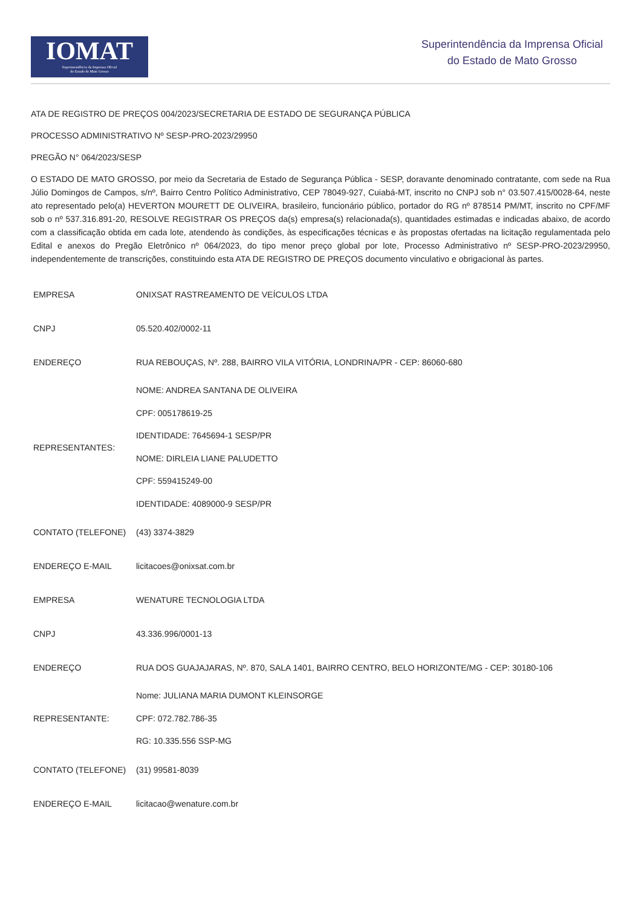IOMAT
Superintendência da Imprensa Oficial
do Estado de Mato Grosso
Superintendência da Imprensa Oficial
do Estado de Mato Grosso
ATA DE REGISTRO DE PREÇOS 004/2023/SECRETARIA DE ESTADO DE SEGURANÇA PÚBLICA
PROCESSO ADMINISTRATIVO Nº SESP-PRO-2023/29950
PREGÃO N° 064/2023/SESP
O ESTADO DE MATO GROSSO, por meio da Secretaria de Estado de Segurança Pública - SESP, doravante denominado contratante, com sede na Rua Júlio Domingos de Campos, s/nº, Bairro Centro Político Administrativo, CEP 78049-927, Cuiabá-MT, inscrito no CNPJ sob n° 03.507.415/0028-64, neste ato representado pelo(a) HEVERTON MOURETT DE OLIVEIRA, brasileiro, funcionário público, portador do RG nº 878514 PM/MT, inscrito no CPF/MF sob o nº 537.316.891-20, RESOLVE REGISTRAR OS PREÇOS da(s) empresa(s) relacionada(s), quantidades estimadas e indicadas abaixo, de acordo com a classificação obtida em cada lote, atendendo às condições, às especificações técnicas e às propostas ofertadas na licitação regulamentada pelo Edital e anexos do Pregão Eletrônico nº 064/2023, do tipo menor preço global por lote, Processo Administrativo nº SESP-PRO-2023/29950, independentemente de transcrições, constituindo esta ATA DE REGISTRO DE PREÇOS documento vinculativo e obrigacional às partes.
| EMPRESA | ONIXSAT RASTREAMENTO DE VEÍCULOS LTDA |
| CNPJ | 05.520.402/0002-11 |
| ENDEREÇO | RUA REBOUÇAS, Nº. 288, BAIRRO VILA VITÓRIA, LONDRINA/PR - CEP: 86060-680 |
| REPRESENTANTES: | NOME: ANDREA SANTANA DE OLIVEIRA CPF: 005178619-25 IDENTIDADE: 7645694-1 SESP/PR NOME: DIRLEIA LIANE PALUDETTO CPF: 559415249-00 IDENTIDADE: 4089000-9 SESP/PR |
| CONTATO (TELEFONE) | (43) 3374-3829 |
| ENDEREÇO E-MAIL | licitacoes@onixsat.com.br |
| EMPRESA | WENATURE TECNOLOGIA LTDA |
| CNPJ | 43.336.996/0001-13 |
| ENDEREÇO | RUA DOS GUAJAJARAS, Nº. 870, SALA 1401, BAIRRO CENTRO, BELO HORIZONTE/MG - CEP: 30180-106 |
| REPRESENTANTE: | Nome: JULIANA MARIA DUMONT KLEINSORGE CPF: 072.782.786-35 RG: 10.335.556 SSP-MG |
| CONTATO (TELEFONE) | (31) 99581-8039 |
| ENDEREÇO E-MAIL | licitacao@wenature.com.br |